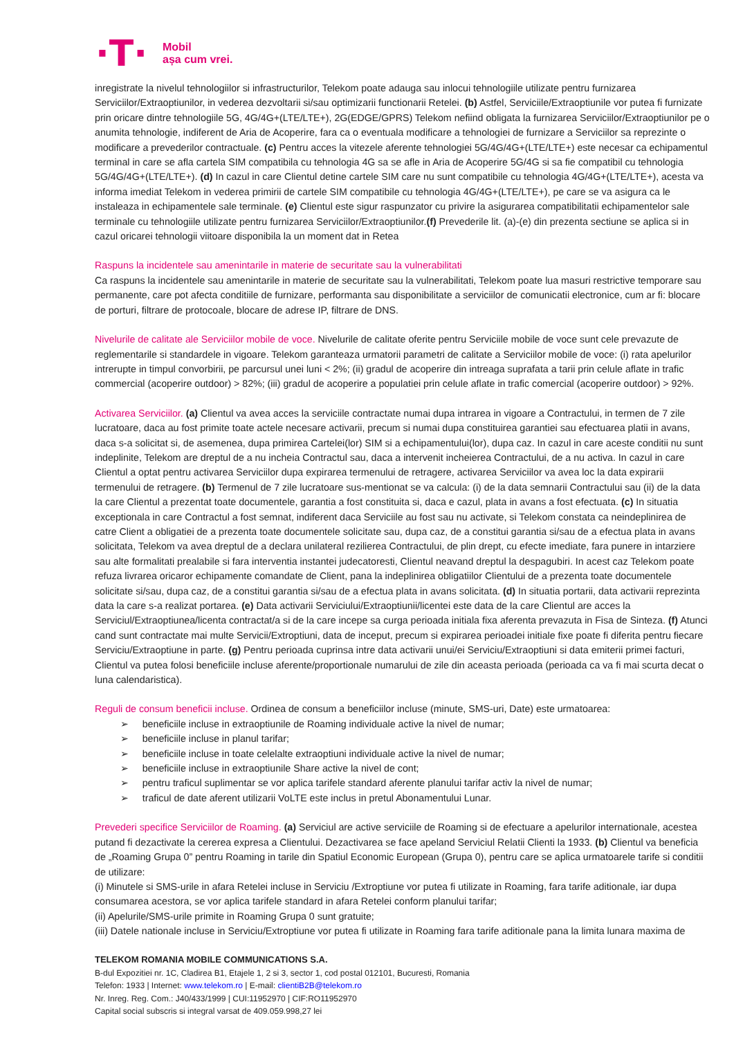·T·
Mobil
așa cum vrei.
inregistrate la nivelul tehnologiilor si infrastructurilor, Telekom poate adauga sau inlocui tehnologiile utilizate pentru furnizarea Serviciilor/Extraoptiunilor, in vederea dezvoltarii si/sau optimizarii functionarii Retelei. (b) Astfel, Serviciile/Extraoptiunile vor putea fi furnizate prin oricare dintre tehnologiile 5G, 4G/4G+(LTE/LTE+), 2G(EDGE/GPRS) Telekom nefiind obligata la furnizarea Serviciilor/Extraoptiunilor pe o anumita tehnologie, indiferent de Aria de Acoperire, fara ca o eventuala modificare a tehnologiei de furnizare a Serviciilor sa reprezinte o modificare a prevederilor contractuale. (c) Pentru acces la vitezele aferente tehnologiei 5G/4G/4G+(LTE/LTE+) este necesar ca echipamentul terminal in care se afla cartela SIM compatibila cu tehnologia 4G sa se afle in Aria de Acoperire 5G/4G si sa fie compatibil cu tehnologia 5G/4G/4G+(LTE/LTE+). (d) In cazul in care Clientul detine cartele SIM care nu sunt compatibile cu tehnologia 4G/4G+(LTE/LTE+), acesta va informa imediat Telekom in vederea primirii de cartele SIM compatibile cu tehnologia 4G/4G+(LTE/LTE+), pe care se va asigura ca le instaleaza in echipamentele sale terminale. (e) Clientul este sigur raspunzator cu privire la asigurarea compatibilitatii echipamentelor sale terminale cu tehnologiile utilizate pentru furnizarea Serviciilor/Extraoptiunilor.(f) Prevederile lit. (a)-(e) din prezenta sectiune se aplica si in cazul oricarei tehnologii viitoare disponibila la un moment dat in Retea
Raspuns la incidentele sau amenintarile in materie de securitate sau la vulnerabilitati
Ca raspuns la incidentele sau amenintarile in materie de securitate sau la vulnerabilitati, Telekom poate lua masuri restrictive temporare sau permanente, care pot afecta conditiile de furnizare, performanta sau disponibilitate a serviciilor de comunicatii electronice, cum ar fi: blocare de porturi, filtrare de protocoale, blocare de adrese IP, filtrare de DNS.
Nivelurile de calitate ale Serviciilor mobile de voce. Nivelurile de calitate oferite pentru Serviciile mobile de voce sunt cele prevazute de reglementarile si standardele in vigoare. Telekom garanteaza urmatorii parametri de calitate a Serviciilor mobile de voce: (i) rata apelurilor intrerupte in timpul convorbirii, pe parcursul unei luni < 2%; (ii) gradul de acoperire din intreaga suprafata a tarii prin celule aflate in trafic commercial (acoperire outdoor) > 82%; (iii) gradul de acoperire a populatiei prin celule aflate in trafic comercial (acoperire outdoor) > 92%.
Activarea Serviciilor. (a) Clientul va avea acces la serviciile contractate numai dupa intrarea in vigoare a Contractului, in termen de 7 zile lucratoare, daca au fost primite toate actele necesare activarii, precum si numai dupa constituirea garantiei sau efectuarea platii in avans, daca s-a solicitat si, de asemenea, dupa primirea Cartelei(lor) SIM si a echipamentului(lor), dupa caz. In cazul in care aceste conditii nu sunt indeplinite, Telekom are dreptul de a nu incheia Contractul sau, daca a intervenit incheierea Contractului, de a nu activa. In cazul in care Clientul a optat pentru activarea Serviciilor dupa expirarea termenului de retragere, activarea Serviciilor va avea loc la data expirarii termenului de retragere. (b) Termenul de 7 zile lucratoare sus-mentionat se va calcula: (i) de la data semnarii Contractului sau (ii) de la data la care Clientul a prezentat toate documentele, garantia a fost constituita si, daca e cazul, plata in avans a fost efectuata. (c) In situatia exceptionala in care Contractul a fost semnat, indiferent daca Serviciile au fost sau nu activate, si Telekom constata ca neindeplinirea de catre Client a obligatiei de a prezenta toate documentele solicitate sau, dupa caz, de a constitui garantia si/sau de a efectua plata in avans solicitata, Telekom va avea dreptul de a declara unilateral rezilierea Contractului, de plin drept, cu efecte imediate, fara punere in intarziere sau alte formalitati prealabile si fara interventia instantei judecatoresti, Clientul neavand dreptul la despagubiri. In acest caz Telekom poate refuza livrarea oricaror echipamente comandate de Client, pana la indeplinirea obligatiilor Clientului de a prezenta toate documentele solicitate si/sau, dupa caz, de a constitui garantia si/sau de a efectua plata in avans solicitata. (d) In situatia portarii, data activarii reprezinta data la care s-a realizat portarea. (e) Data activarii Serviciului/Extraoptiunii/licentei este data de la care Clientul are acces la Serviciul/Extraoptiunea/licenta contractat/a si de la care incepe sa curga perioada initiala fixa aferenta prevazuta in Fisa de Sinteza. (f) Atunci cand sunt contractate mai multe Servicii/Extroptiuni, data de inceput, precum si expirarea perioadei initiale fixe poate fi diferita pentru fiecare Serviciu/Extraoptiune in parte. (g) Pentru perioada cuprinsa intre data activarii unui/ei Serviciu/Extraoptiuni si data emiterii primei facturi, Clientul va putea folosi beneficiile incluse aferente/proportionale numarului de zile din aceasta perioada (perioada ca va fi mai scurta decat o luna calendaristica).
Reguli de consum beneficii incluse. Ordinea de consum a beneficiilor incluse (minute, SMS-uri, Date) este urmatoarea:
➢ beneficiile incluse in extraoptiunile de Roaming individuale active la nivel de numar;
➢ beneficiile incluse in planul tarifar;
➢ beneficiile incluse in toate celelalte extraoptiuni individuale active la nivel de numar;
➢ beneficiile incluse in extraoptiunile Share active la nivel de cont;
➢ pentru traficul suplimentar se vor aplica tarifele standard aferente planului tarifar activ la nivel de numar;
➢ traficul de date aferent utilizarii VoLTE este inclus in pretul Abonamentului Lunar.
Prevederi specifice Serviciilor de Roaming. (a) Serviciul are active serviciile de Roaming si de efectuare a apelurilor internationale, acestea putand fi dezactivate la cererea expresa a Clientului. Dezactivarea se face apeland Serviciul Relatii Clienti la 1933. (b) Clientul va beneficia de „Roaming Grupa 0” pentru Roaming in tarile din Spatiul Economic European (Grupa 0), pentru care se aplica urmatoarele tarife si conditii de utilizare:
(i) Minutele si SMS-urile in afara Retelei incluse in Serviciu /Extroptiune vor putea fi utilizate in Roaming, fara tarife aditionale, iar dupa consumarea acestora, se vor aplica tarifele standard in afara Retelei conform planului tarifar;
(ii) Apelurile/SMS-urile primite in Roaming Grupa 0 sunt gratuite;
(iii) Datele nationale incluse in Serviciu/Extroptiune vor putea fi utilizate in Roaming fara tarife aditionale pana la limita lunara maxima de
TELEKOM ROMANIA MOBILE COMMUNICATIONS S.A.
B-dul Expozitiei nr. 1C, Cladirea B1, Etajele 1, 2 si 3, sector 1, cod postal 012101, Bucuresti, Romania
Telefon: 1933 | Internet: www.telekom.ro | E-mail: clientiB2B@telekom.ro
Nr. Inreg. Reg. Com.: J40/433/1999 | CUI:11952970 | CIF:RO11952970
Capital social subscris si integral varsat de 409.059.998,27 lei